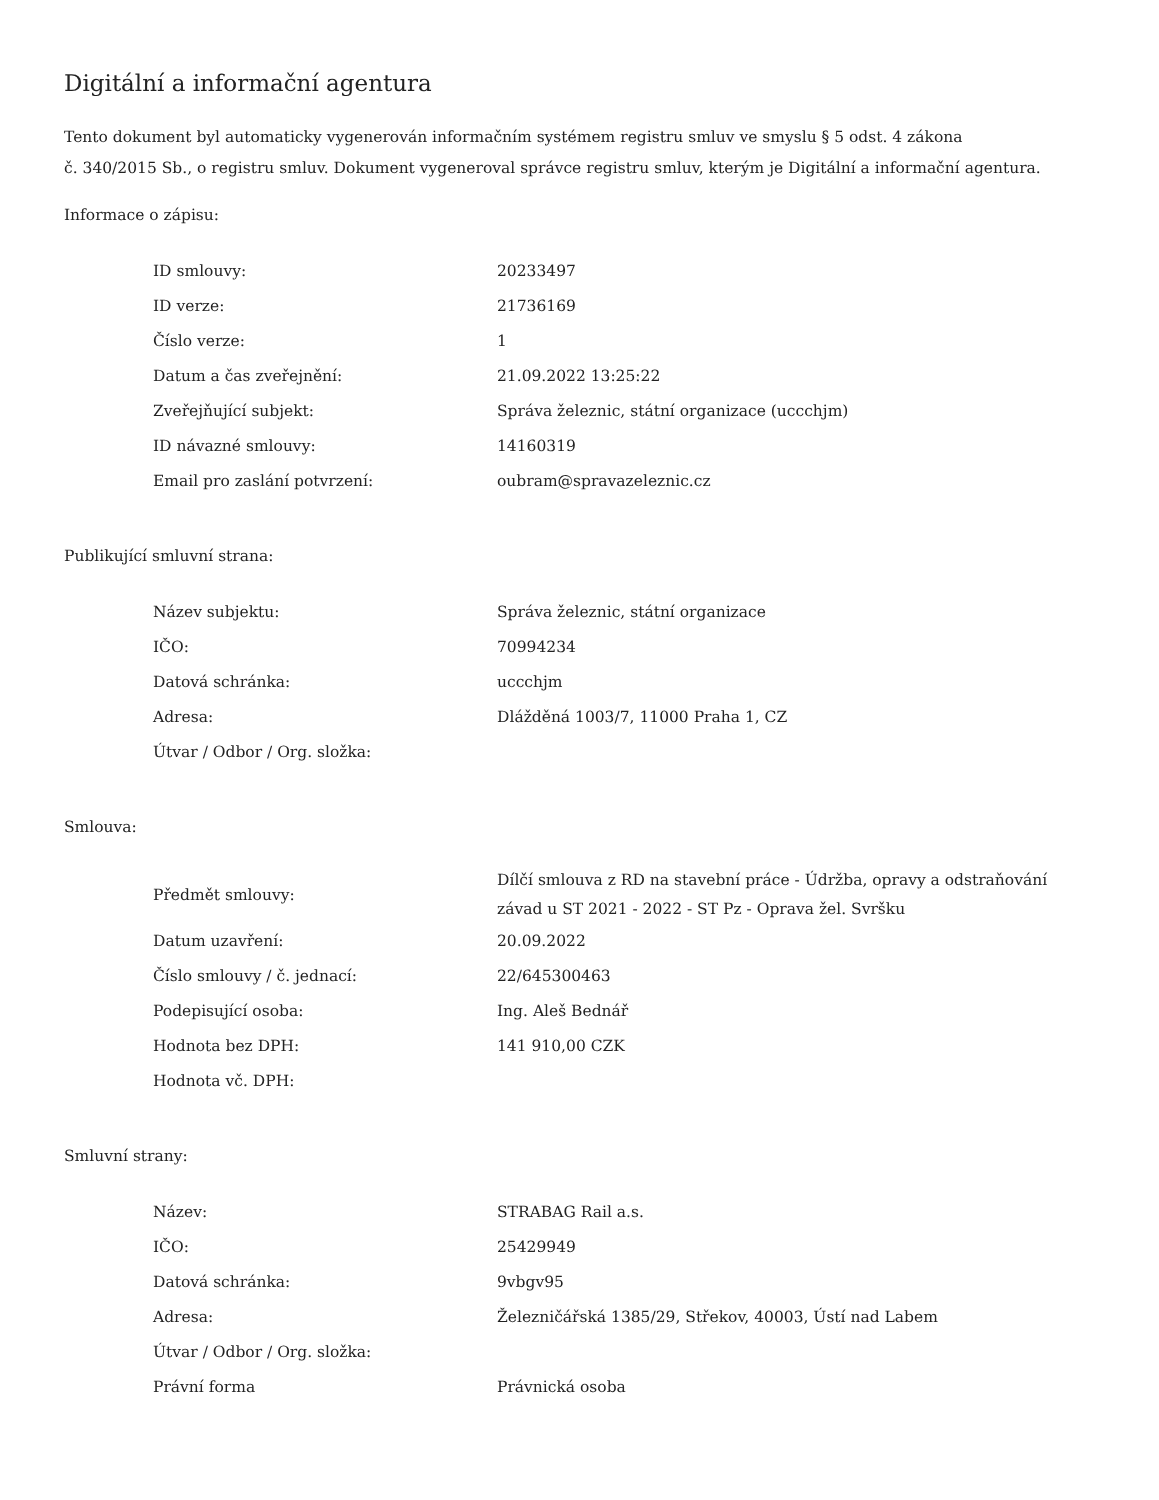Digitální a informační agentura
Tento dokument byl automaticky vygenerován informačním systémem registru smluv ve smyslu § 5 odst. 4 zákona
č. 340/2015 Sb., o registru smluv. Dokument vygeneroval správce registru smluv, kterým je Digitální a informační agentura.
Informace o zápisu:
| ID smlouvy: | 20233497 |
| ID verze: | 21736169 |
| Číslo verze: | 1 |
| Datum a čas zveřejnění: | 21.09.2022 13:25:22 |
| Zveřejňující subjekt: | Správa železnic, státní organizace (uccchjm) |
| ID návazné smlouvy: | 14160319 |
| Email pro zaslání potvrzení: | oubram@spravazeleznic.cz |
Publikující smluvní strana:
| Název subjektu: | Správa železnic, státní organizace |
| IČO: | 70994234 |
| Datová schránka: | uccchjm |
| Adresa: | Dlážděná 1003/7, 11000 Praha 1, CZ |
| Útvar / Odbor / Org. složka: | |
Smlouva:
| Předmět smlouvy: | Dílčí smlouva z RD na stavební práce - Údržba, opravy a odstraňování závad u ST 2021 - 2022 - ST Pz - Oprava žel. Svršku |
| Datum uzavření: | 20.09.2022 |
| Číslo smlouvy / č. jednací: | 22/645300463 |
| Podepisující osoba: | Ing. Aleš Bednář |
| Hodnota bez DPH: | 141 910,00 CZK |
| Hodnota vč. DPH: | |
Smluvní strany:
| Název: | STRABAG Rail a.s. |
| IČO: | 25429949 |
| Datová schránka: | 9vbgv95 |
| Adresa: | Železničářská 1385/29, Střekov, 40003, Ústí nad Labem |
| Útvar / Odbor / Org. složka: | |
| Právní forma | Právnická osoba |